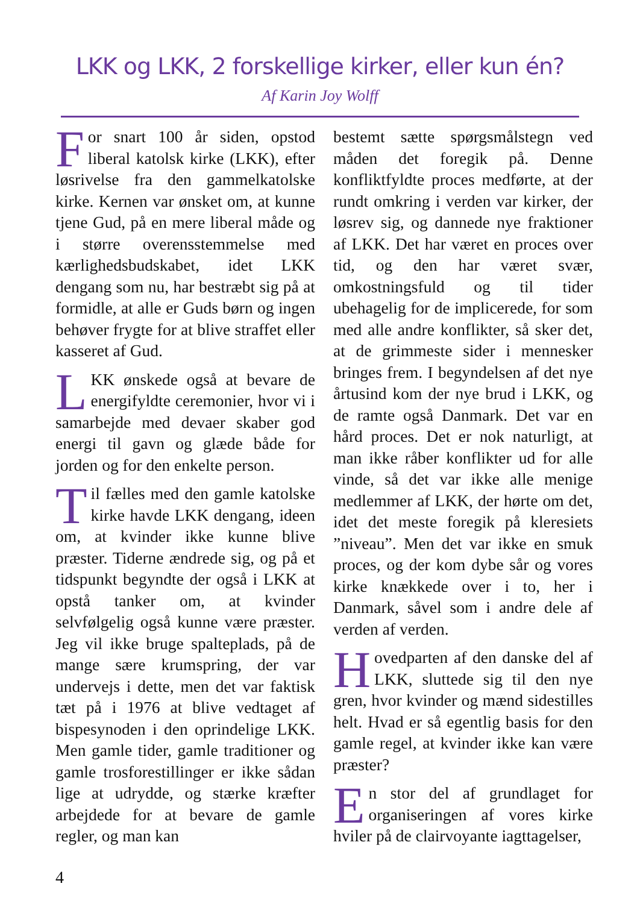LKK og LKK, 2 forskellige kirker, eller kun én?
Af Karin Joy Wolff
For snart 100 år siden, opstod liberal katolsk kirke (LKK), efter løsrivelse fra den gammelkatolske kirke. Kernen var ønsket om, at kunne tjene Gud, på en mere liberal måde og i større overensstemmelse med kærlighedsbudskabet, idet LKK dengang som nu, har bestræbt sig på at formidle, at alle er Guds børn og ingen behøver frygte for at blive straffet eller kasseret af Gud.
LKK ønskede også at bevare de energifyldte ceremonier, hvor vi i samarbejde med devaer skaber god energi til gavn og glæde både for jorden og for den enkelte person.
Til fælles med den gamle katolske kirke havde LKK dengang, ideen om, at kvinder ikke kunne blive præster. Tiderne ændrede sig, og på et tidspunkt begyndte der også i LKK at opstå tanker om, at kvinder selvfølgelig også kunne være præster. Jeg vil ikke bruge spalteplads, på de mange sære krumspring, der var undervejs i dette, men det var faktisk tæt på i 1976 at blive vedtaget af bispesynoden i den oprindelige LKK. Men gamle tider, gamle traditioner og gamle trosforestillinger er ikke sådan lige at udrydde, og stærke kræfter arbejdede for at bevare de gamle regler, og man kan
bestemt sætte spørgsmålstegn ved måden det foregik på. Denne konfliktfyldte proces medførte, at der rundt omkring i verden var kirker, der løsrev sig, og dannede nye fraktioner af LKK. Det har været en proces over tid, og den har været svær, omkostningsfuld og til tider ubehagelig for de implicerede, for som med alle andre konflikter, så sker det, at de grimmeste sider i mennesker bringes frem. I begyndelsen af det nye årtusind kom der nye brud i LKK, og de ramte også Danmark. Det var en hård proces. Det er nok naturligt, at man ikke råber konflikter ud for alle vinde, så det var ikke alle menige medlemmer af LKK, der hørte om det, idet det meste foregik på kleresiets ”niveau”. Men det var ikke en smuk proces, og der kom dybe sår og vores kirke knækkede over i to, her i Danmark, såvel som i andre dele af verden af verden.
Hovedparten af den danske del af LKK, sluttede sig til den nye gren, hvor kvinder og mænd sidestilles helt. Hvad er så egentlig basis for den gamle regel, at kvinder ikke kan være præster?
En stor del af grundlaget for organiseringen af vores kirke hviler på de clairvoyante iagttagelser,
4